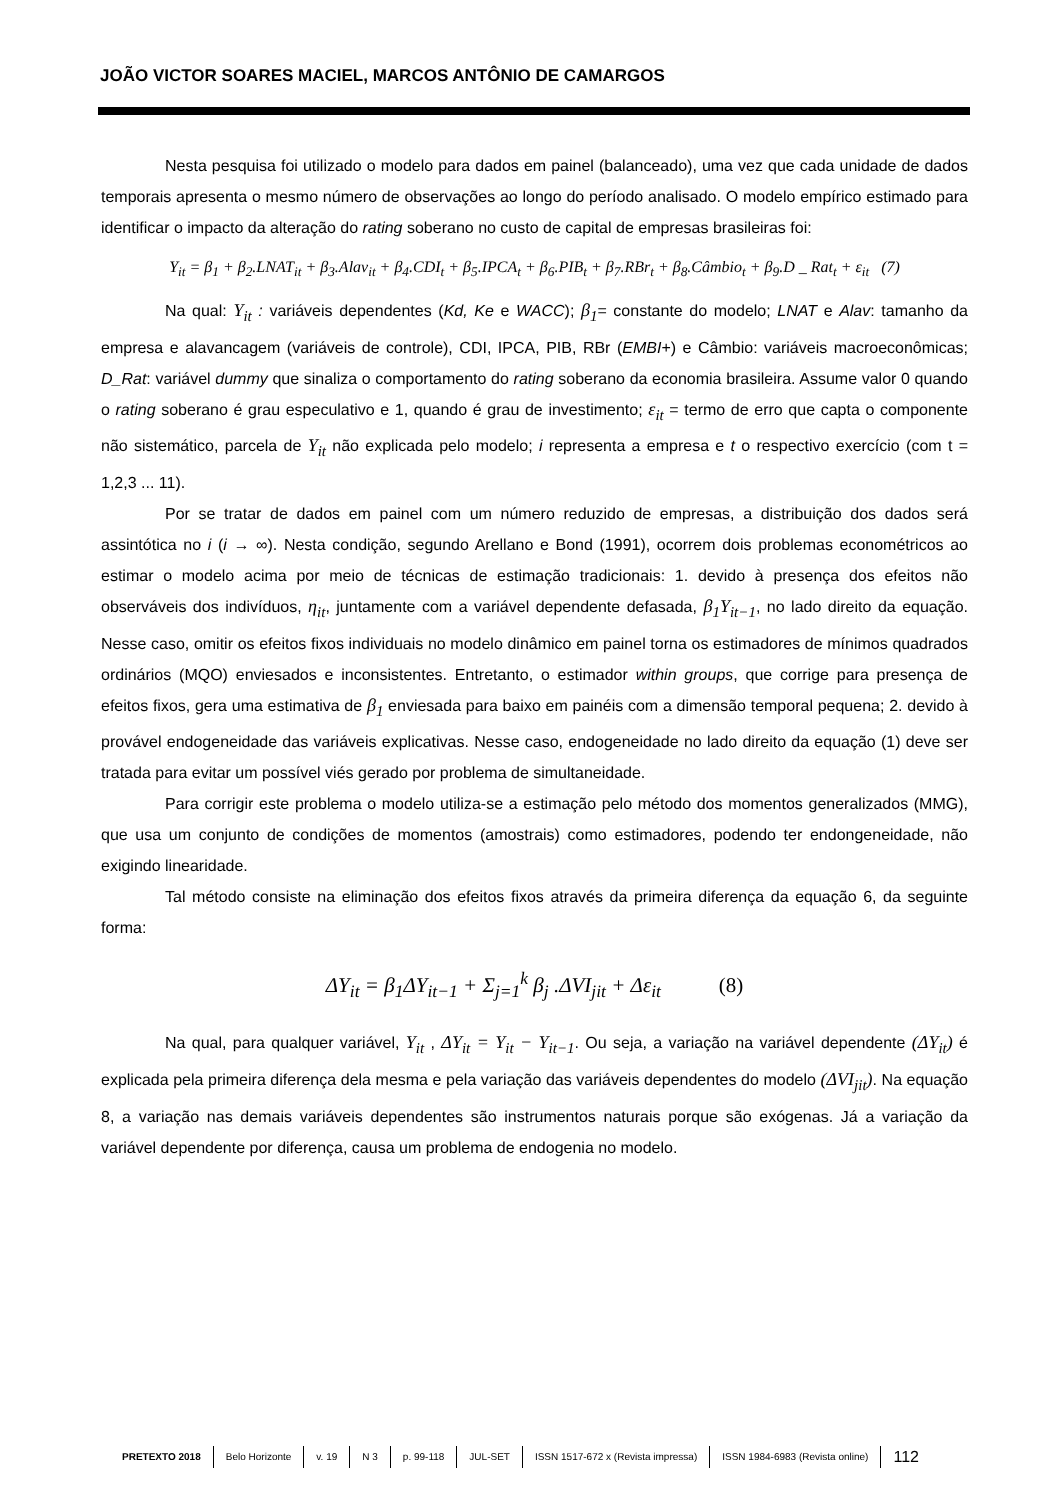JOÃO VICTOR SOARES MACIEL, MARCOS ANTÔNIO DE CAMARGOS
Nesta pesquisa foi utilizado o modelo para dados em painel (balanceado), uma vez que cada unidade de dados temporais apresenta o mesmo número de observações ao longo do período analisado. O modelo empírico estimado para identificar o impacto da alteração do rating soberano no custo de capital de empresas brasileiras foi:
Y<sub>it</sub> = β<sub>1</sub> + β<sub>2</sub>.LNAT<sub>it</sub> + β<sub>3</sub>.Alav<sub>it</sub> + β<sub>4</sub>.CDI<sub>t</sub> + β<sub>5</sub>.IPCA<sub>t</sub> + β<sub>6</sub>.PIB<sub>t</sub> + β<sub>7</sub>.RBr<sub>t</sub> + β<sub>8</sub>.Câmbio<sub>t</sub> + β<sub>9</sub>.D _ Rat<sub>t</sub> + ε<sub>it</sub> (7)
Na qual: Y<sub>it</sub> : variáveis dependentes (Kd, Ke e WACC); β<sub>1</sub>= constante do modelo; LNAT e Alav: tamanho da empresa e alavancagem (variáveis de controle), CDI, IPCA, PIB, RBr (EMBI+) e Câmbio: variáveis macroeconômicas; D_Rat: variável dummy que sinaliza o comportamento do rating soberano da economia brasileira. Assume valor 0 quando o rating soberano é grau especulativo e 1, quando é grau de investimento; ε<sub>it</sub> = termo de erro que capta o componente não sistemático, parcela de Y<sub>it</sub> não explicada pelo modelo; i representa a empresa e t o respectivo exercício (com t = 1,2,3 ... 11).
Por se tratar de dados em painel com um número reduzido de empresas, a distribuição dos dados será assintótica no i (i → ∞). Nesta condição, segundo Arellano e Bond (1991), ocorrem dois problemas econométricos ao estimar o modelo acima por meio de técnicas de estimação tradicionais: 1. devido à presença dos efeitos não observáveis dos indivíduos, η<sub>it</sub>, juntamente com a variável dependente defasada, β<sub>1</sub>Y<sub>it−1</sub>, no lado direito da equação. Nesse caso, omitir os efeitos fixos individuais no modelo dinâmico em painel torna os estimadores de mínimos quadrados ordinários (MQO) enviesados e inconsistentes. Entretanto, o estimador within groups, que corrige para presença de efeitos fixos, gera uma estimativa de β<sub>1</sub> enviesada para baixo em painéis com a dimensão temporal pequena; 2. devido à provável endogeneidade das variáveis explicativas. Nesse caso, endogeneidade no lado direito da equação (1) deve ser tratada para evitar um possível viés gerado por problema de simultaneidade.
Para corrigir este problema o modelo utiliza-se a estimação pelo método dos momentos generalizados (MMG), que usa um conjunto de condições de momentos (amostrais) como estimadores, podendo ter endongeneidade, não exigindo linearidade.
Tal método consiste na eliminação dos efeitos fixos através da primeira diferença da equação 6, da seguinte forma:
ΔY<sub>it</sub> = β<sub>1</sub>ΔY<sub>it−1</sub> + Σ<sub>j=1</sub><sup>k</sup> β<sub>j</sub> .ΔVI<sub>jit</sub> + Δε<sub>it</sub> (8)
Na qual, para qualquer variável, Y<sub>it</sub> , ΔY<sub>it</sub> = Y<sub>it</sub> − Y<sub>it−1</sub>. Ou seja, a variação na variável dependente (ΔY<sub>it</sub>) é explicada pela primeira diferença dela mesma e pela variação das variáveis dependentes do modelo (ΔVI<sub>jit</sub>). Na equação 8, a variação nas demais variáveis dependentes são instrumentos naturais porque são exógenas. Já a variação da variável dependente por diferença, causa um problema de endogenia no modelo.
PRETEXTO 2018 Belo Horizonte v. 19 N 3 p. 99-118 JUL-SET ISSN 1517-672 x (Revista impressa) ISSN 1984-6983 (Revista online) 112